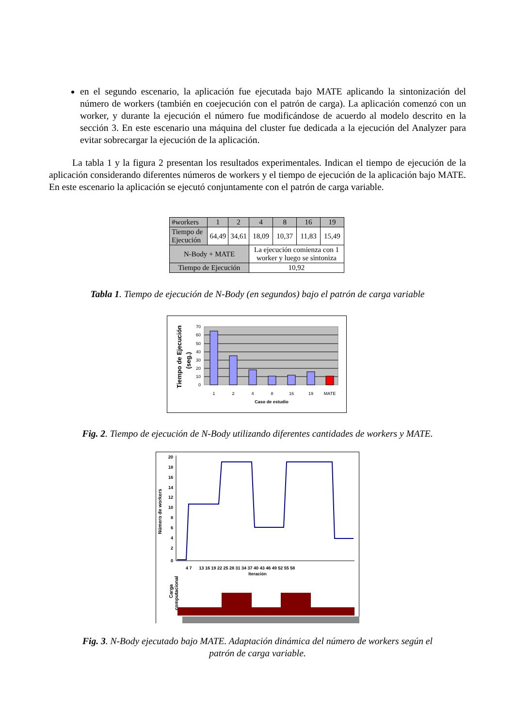en el segundo escenario, la aplicación fue ejecutada bajo MATE aplicando la sintonización del número de workers (también en coejecución con el patrón de carga). La aplicación comenzó con un worker, y durante la ejecución el número fue modificándose de acuerdo al modelo descrito en la sección 3. En este escenario una máquina del cluster fue dedicada a la ejecución del Analyzer para evitar sobrecargar la ejecución de la aplicación.
La tabla 1 y la figura 2 presentan los resultados experimentales. Indican el tiempo de ejecución de la aplicación considerando diferentes números de workers y el tiempo de ejecución de la aplicación bajo MATE. En este escenario la aplicación se ejecutó conjuntamente con el patrón de carga variable.
| #workers | 1 | 2 | 4 | 8 | 16 | 19 |
| Tiempo de Ejecución | 64,49 | 34,61 | 18,09 | 10,37 | 11,83 | 15,49 |
| N-Body + MATE | | | La ejecución comienza con 1 worker y luego se sintoniza | | | |
| Tiempo de Ejecución | | | 10,92 | | | |
Tabla 1. Tiempo de ejecución de N-Body (en segundos) bajo el patrón de carga variable
70
60
50
40
30
20
10
0
1
2
4
8
16
19
MATE
Caso de estudio
Tiempo de Ejecución
(seg.)
Fig. 2. Tiempo de ejecución de N-Body utilizando diferentes cantidades de workers y MATE.
20
18
16
14
12
10
8
6
4
2
0
4 7 13 16 19 22 25 28 31 34 37 40 43 46 49 52 55 58
Iteración
Número de workers
Carga
computacional
Fig. 3. N-Body ejecutado bajo MATE. Adaptación dinámica del número de workers según el
patrón de carga variable.